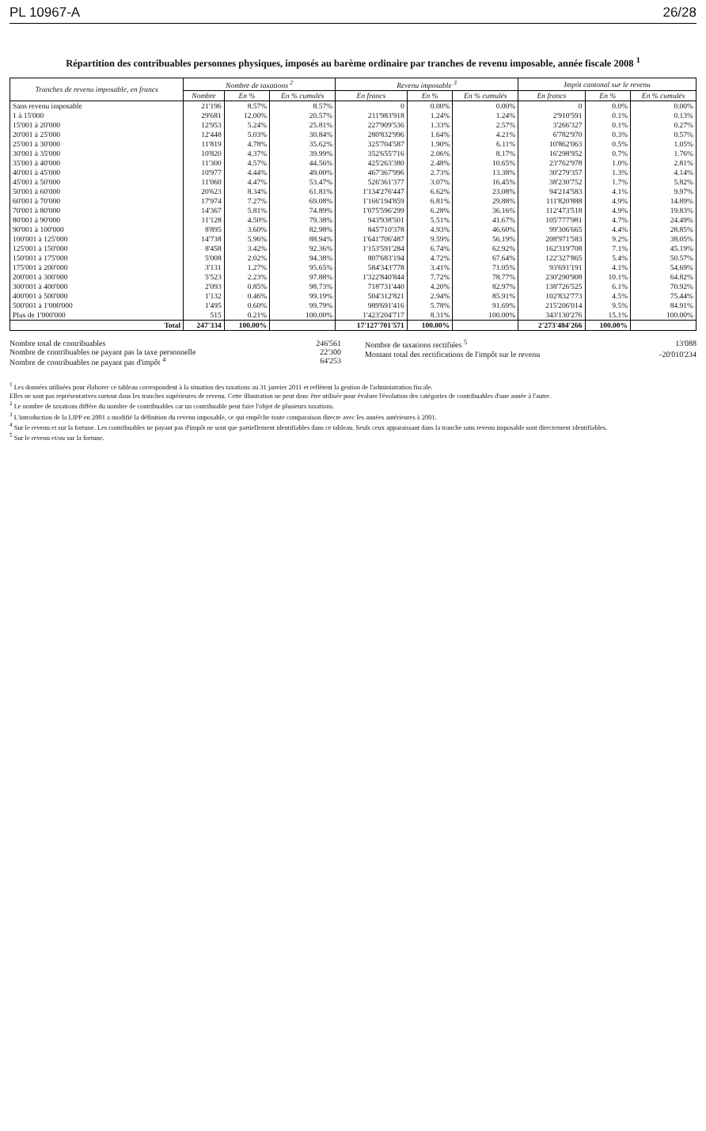PL 10967-A 26/28
Répartition des contribuables personnes physiques, imposés au barème ordinaire par tranches de revenu imposable, année fiscale 2008 <sup>1</sup>
| Tranches de revenu imposable, en francs | Nombre de taxations <sup>2</sup> | | | Revenu imposable <sup>3</sup> | | | Impôt cantonal sur le revenu | | |
| --- | --- | --- | --- | --- | --- | --- | --- | --- | --- |
| | Nombre | En % | En % cumulés | En francs | En % | En % cumulés | En francs | En % | En % cumulés |
| Sans revenu imposable | 21'196 | 8.57% | 8.57% | 0 | 0.00% | 0.00% | 0 | 0.0% | 0.00% |
| 1 à 15'000 | 29'681 | 12.00% | 20.57% | 211'983'918 | 1.24% | 1.24% | 2'910'591 | 0.1% | 0.13% |
| 15'001 à 20'000 | 12'953 | 5.24% | 25.81% | 227'909'536 | 1.33% | 2.57% | 3'266'327 | 0.1% | 0.27% |
| 20'001 à 25'000 | 12'448 | 5.03% | 30.84% | 280'832'996 | 1.64% | 4.21% | 6'782'970 | 0.3% | 0.57% |
| 25'001 à 30'000 | 11'819 | 4.78% | 35.62% | 325'704'587 | 1.90% | 6.11% | 10'862'063 | 0.5% | 1.05% |
| 30'001 à 35'000 | 10'820 | 4.37% | 39.99% | 352'655'716 | 2.06% | 8.17% | 16'298'952 | 0.7% | 1.76% |
| 35'001 à 40'000 | 11'300 | 4.57% | 44.56% | 425'263'380 | 2.48% | 10.65% | 23'762'978 | 1.0% | 2.81% |
| 40'001 à 45'000 | 10'977 | 4.44% | 49.00% | 467'367'996 | 2.73% | 13.38% | 30'279'357 | 1.3% | 4.14% |
| 45'001 à 50'000 | 11'060 | 4.47% | 53.47% | 526'361'377 | 3.07% | 16.45% | 38'230'752 | 1.7% | 5.82% |
| 50'001 à 60'000 | 20'623 | 8.34% | 61.81% | 1'134'276'447 | 6.62% | 23.08% | 94'214'583 | 4.1% | 9.97% |
| 60'001 à 70'000 | 17'974 | 7.27% | 69.08% | 1'166'194'859 | 6.81% | 29.88% | 111'820'888 | 4.9% | 14.89% |
| 70'001 à 80'000 | 14'367 | 5.81% | 74.89% | 1'075'596'299 | 6.28% | 36.16% | 112'473'518 | 4.9% | 19.83% |
| 80'001 à 90'000 | 11'128 | 4.50% | 79.38% | 943'938'501 | 5.51% | 41.67% | 105'777'981 | 4.7% | 24.49% |
| 90'001 à 100'000 | 8'895 | 3.60% | 82.98% | 845'710'378 | 4.93% | 46.60% | 99'306'665 | 4.4% | 28.85% |
| 100'001 à 125'000 | 14'738 | 5.96% | 88.94% | 1'641'706'487 | 9.59% | 56.19% | 208'971'583 | 9.2% | 38.05% |
| 125'001 à 150'000 | 8'458 | 3.42% | 92.36% | 1'153'591'284 | 6.74% | 62.92% | 162'319'708 | 7.1% | 45.19% |
| 150'001 à 175'000 | 5'008 | 2.02% | 94.38% | 807'683'194 | 4.72% | 67.64% | 122'327'865 | 5.4% | 50.57% |
| 175'001 à 200'000 | 3'131 | 1.27% | 95.65% | 584'343'778 | 3.41% | 71.05% | 93'691'191 | 4.1% | 54.69% |
| 200'001 à 300'000 | 5'523 | 2.23% | 97.88% | 1'322'840'844 | 7.72% | 78.77% | 230'290'908 | 10.1% | 64.82% |
| 300'001 à 400'000 | 2'093 | 0.85% | 98.73% | 718'731'440 | 4.20% | 82.97% | 138'726'525 | 6.1% | 70.92% |
| 400'001 à 500'000 | 1'132 | 0.46% | 99.19% | 504'312'821 | 2.94% | 85.91% | 102'832'773 | 4.5% | 75.44% |
| 500'001 à 1'000'000 | 1'495 | 0.60% | 99.79% | 989'691'416 | 5.78% | 91.69% | 215'206'014 | 9.5% | 84.91% |
| Plus de 1'000'000 | 515 | 0.21% | 100.00% | 1'423'204'717 | 8.31% | 100.00% | 343'130'276 | 15.1% | 100.00% |
| Total | 247'334 | 100.00% | | 17'127'701'571 | 100.00% | | 2'273'484'266 | 100.00% | |
Nombre total de contribuables 246'561
Nombre de contribuables ne payant pas la taxe personnelle 22'300
Nombre de contribuables ne payant pas d'impôt <sup>4</sup> 64'253
Nombre de taxations rectifiées <sup>5</sup> 13'088
Montant total des rectifications de l'impôt sur le revenu -20'010'234
<sup>1</sup> Les données utilisées pour élaborer ce tableau correspondent à la situation des taxations au 31 janvier 2011 et reflètent la gestion de l'administration fiscale.
Elles ne sont pas représentatives surtout dans les tranches supérieures de revenu. Cette illustration ne peut donc être utilisée pour évaluer l'évolution des catégories de contribuables d'une année à l'autre.
<sup>2</sup> Le nombre de taxations diffère du nombre de contribuables car un contribuable peut faire l'objet de plusieurs taxations.
<sup>3</sup> L'introduction de la LIPP en 2001 a modifié la définition du revenu imposable, ce qui empêche toute comparaison directe avec les années antérieures à 2001.
<sup>4</sup> Sur le revenu et sur la fortune. Les contribuables ne payant pas d'impôt ne sont que partiellement identifiables dans ce tableau. Seuls ceux apparaissant dans la tranche sans revenu imposable sont directement identifiables.
<sup>5</sup> Sur le revenu et/ou sur la fortune.